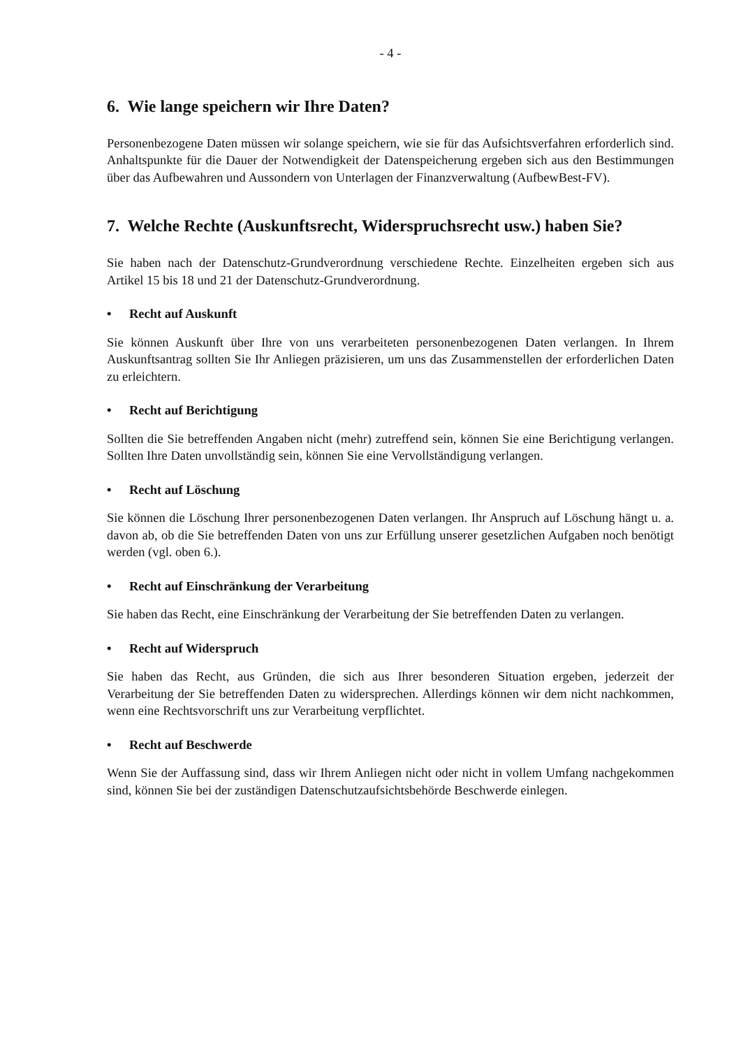- 4 -
6. Wie lange speichern wir Ihre Daten?
Personenbezogene Daten müssen wir solange speichern, wie sie für das Aufsichtsverfahren erforderlich sind. Anhaltspunkte für die Dauer der Notwendigkeit der Datenspeicherung ergeben sich aus den Bestimmungen über das Aufbewahren und Aussondern von Unterlagen der Finanzverwaltung (AufbewBest-FV).
7. Welche Rechte (Auskunftsrecht, Widerspruchsrecht usw.) haben Sie?
Sie haben nach der Datenschutz-Grundverordnung verschiedene Rechte. Einzelheiten ergeben sich aus Artikel 15 bis 18 und 21 der Datenschutz-Grundverordnung.
• Recht auf Auskunft
Sie können Auskunft über Ihre von uns verarbeiteten personenbezogenen Daten verlangen. In Ihrem Auskunftsantrag sollten Sie Ihr Anliegen präzisieren, um uns das Zusammenstellen der erforderlichen Daten zu erleichtern.
• Recht auf Berichtigung
Sollten die Sie betreffenden Angaben nicht (mehr) zutreffend sein, können Sie eine Berichtigung verlangen. Sollten Ihre Daten unvollständig sein, können Sie eine Vervollständigung verlangen.
• Recht auf Löschung
Sie können die Löschung Ihrer personenbezogenen Daten verlangen. Ihr Anspruch auf Löschung hängt u. a. davon ab, ob die Sie betreffenden Daten von uns zur Erfüllung unserer gesetzlichen Aufgaben noch benötigt werden (vgl. oben 6.).
• Recht auf Einschränkung der Verarbeitung
Sie haben das Recht, eine Einschränkung der Verarbeitung der Sie betreffenden Daten zu verlangen.
• Recht auf Widerspruch
Sie haben das Recht, aus Gründen, die sich aus Ihrer besonderen Situation ergeben, jederzeit der Verarbeitung der Sie betreffenden Daten zu widersprechen. Allerdings können wir dem nicht nachkommen, wenn eine Rechtsvorschrift uns zur Verarbeitung verpflichtet.
• Recht auf Beschwerde
Wenn Sie der Auffassung sind, dass wir Ihrem Anliegen nicht oder nicht in vollem Umfang nachgekommen sind, können Sie bei der zuständigen Datenschutzaufsichtsbehörde Beschwerde einlegen.